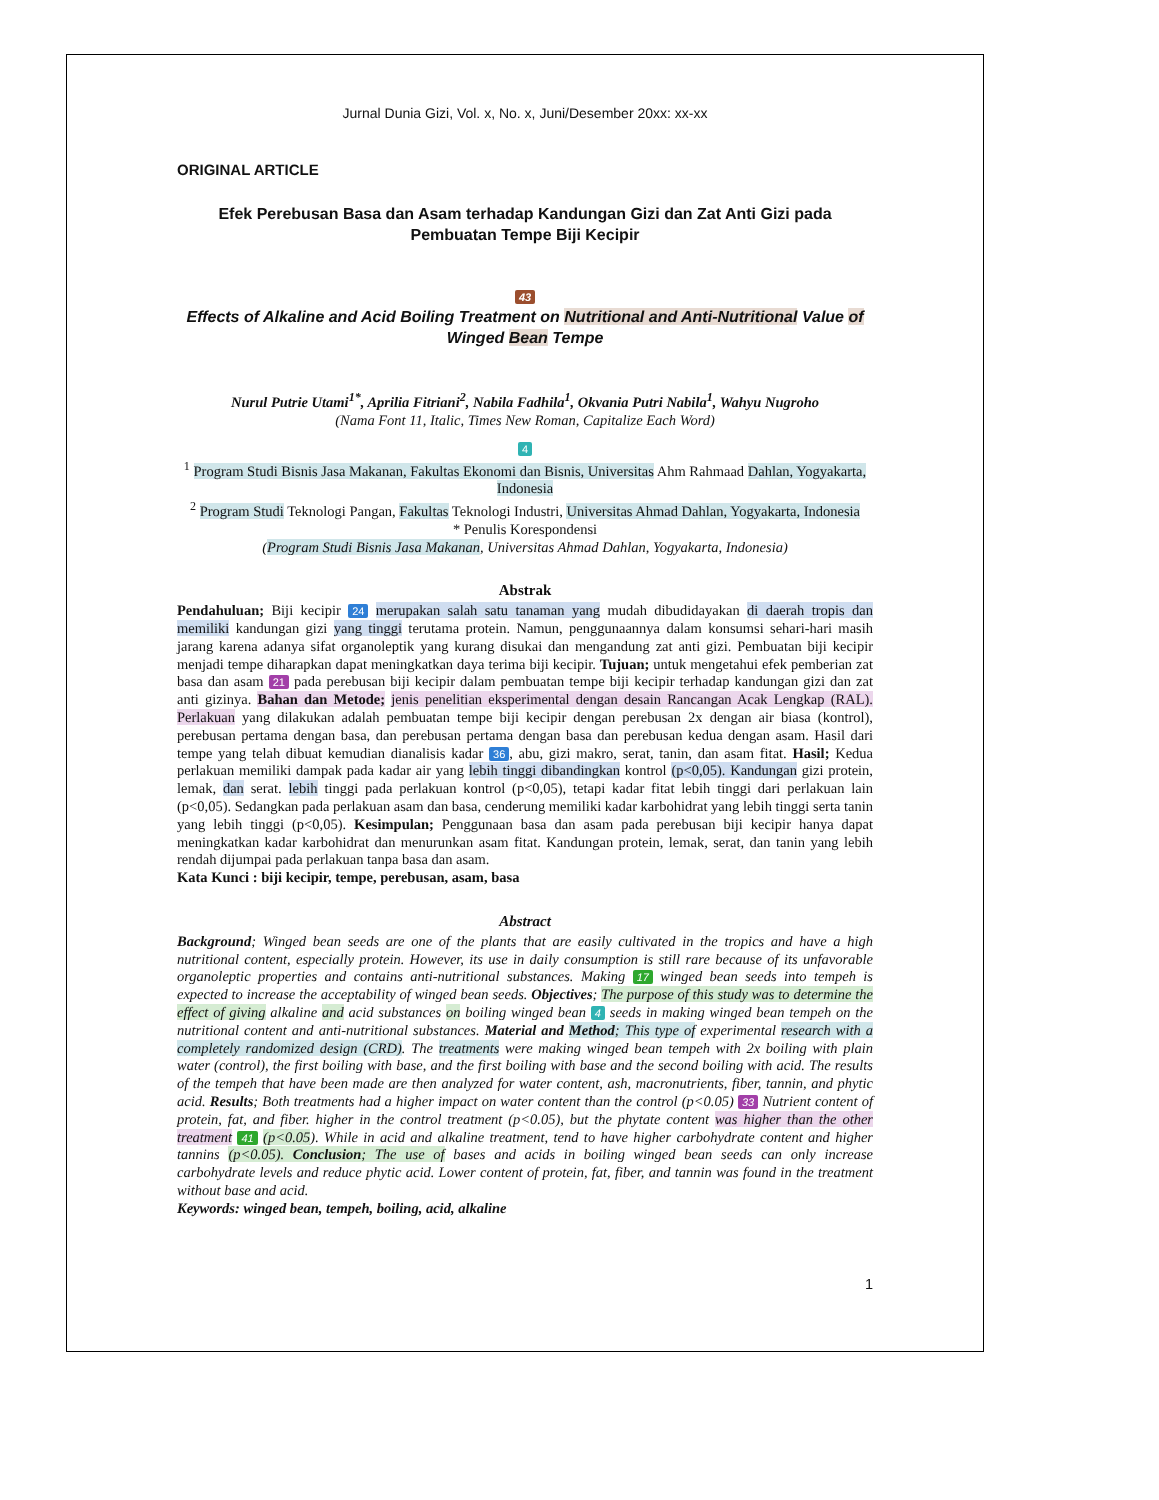Jurnal Dunia Gizi, Vol. x, No. x, Juni/Desember 20xx: xx-xx
ORIGINAL ARTICLE
Efek Perebusan Basa dan Asam terhadap Kandungan Gizi dan Zat Anti Gizi pada Pembuatan Tempe Biji Kecipir
43
Effects of Alkaline and Acid Boiling Treatment on Nutritional and Anti-Nutritional Value of Winged Bean Tempe
Nurul Putrie Utami<sup>1*</sup>, Aprilia Fitriani<sup>2</sup>, Nabila Fadhila<sup>1</sup>, Okvania Putri Nabila<sup>1</sup>, Wahyu Nugroho
(Nama Font 11, Italic, Times New Roman, Capitalize Each Word)
4
<sup>1</sup> Program Studi Bisnis Jasa Makanan, Fakultas Ekonomi dan Bisnis, Universitas Ahm Rahmaad Dahlan, Yogyakarta, Indonesia
<sup>2</sup> Program Studi Teknologi Pangan, Fakultas Teknologi Industri, Universitas Ahmad Dahlan, Yogyakarta, Indonesia
* Penulis Korespondensi
(Program Studi Bisnis Jasa Makanan, Universitas Ahmad Dahlan, Yogyakarta, Indonesia)
Abstrak
Pendahuluan; Biji kecipir 24 merupakan salah satu tanaman yang mudah dibudidayakan di daerah tropis dan memiliki kandungan gizi yang tinggi terutama protein. Namun, penggunaannya dalam konsumsi sehari-hari masih jarang karena adanya sifat organoleptik yang kurang disukai dan mengandung zat anti gizi. Pembuatan biji kecipir menjadi tempe diharapkan dapat meningkatkan daya terima biji kecipir. Tujuan; untuk mengetahui efek pemberian zat basa dan asam 21 pada perebusan biji kecipir dalam pembuatan tempe biji kecipir terhadap kandungan gizi dan zat anti gizinya. Bahan dan Metode; jenis penelitian eksperimental dengan desain Rancangan Acak Lengkap (RAL). Perlakuan yang dilakukan adalah pembuatan tempe biji kecipir dengan perebusan 2x dengan air biasa (kontrol), perebusan pertama dengan basa, dan perebusan pertama dengan basa dan perebusan kedua dengan asam. Hasil dari tempe yang telah dibuat kemudian dianalisis kadar 36, abu, gizi makro, serat, tanin, dan asam fitat. Hasil; Kedua perlakuan memiliki dampak pada kadar air yang lebih tinggi dibandingkan kontrol (p<0,05). Kandungan gizi protein, lemak, dan serat. lebih tinggi pada perlakuan kontrol (p<0,05), tetapi kadar fitat lebih tinggi dari perlakuan lain (p<0,05). Sedangkan pada perlakuan asam dan basa, cenderung memiliki kadar karbohidrat yang lebih tinggi serta tanin yang lebih tinggi (p<0,05). Kesimpulan; Penggunaan basa dan asam pada perebusan biji kecipir hanya dapat meningkatkan kadar karbohidrat dan menurunkan asam fitat. Kandungan protein, lemak, serat, dan tanin yang lebih rendah dijumpai pada perlakuan tanpa basa dan asam.
Kata Kunci : biji kecipir, tempe, perebusan, asam, basa
Abstract
Background; Winged bean seeds are one of the plants that are easily cultivated in the tropics and have a high nutritional content, especially protein. However, its use in daily consumption is still rare because of its unfavorable organoleptic properties and contains anti-nutritional substances. Making 17 winged bean seeds into tempeh is expected to increase the acceptability of winged bean seeds. Objectives; The purpose of this study was to determine the effect of giving alkaline and acid substances on boiling winged bean 4 seeds in making winged bean tempeh on the nutritional content and anti-nutritional substances. Material and Method; This type of experimental research with a completely randomized design (CRD). The treatments were making winged bean tempeh with 2x boiling with plain water (control), the first boiling with base, and the first boiling with base and the second boiling with acid. The results of the tempeh that have been made are then analyzed for water content, ash, macronutrients, fiber, tannin, and phytic acid. Results; Both treatments had a higher impact on water content than the control (p<0.05) 33 Nutrient content of protein, fat, and fiber. higher in the control treatment (p<0.05), but the phytate content was higher than the other treatment 41 (p<0.05). While in acid and alkaline treatment, tend to have higher carbohydrate content and higher tannins (p<0.05). Conclusion; The use of bases and acids in boiling winged bean seeds can only increase carbohydrate levels and reduce phytic acid. Lower content of protein, fat, fiber, and tannin was found in the treatment without base and acid.
Keywords: winged bean, tempeh, boiling, acid, alkaline
1